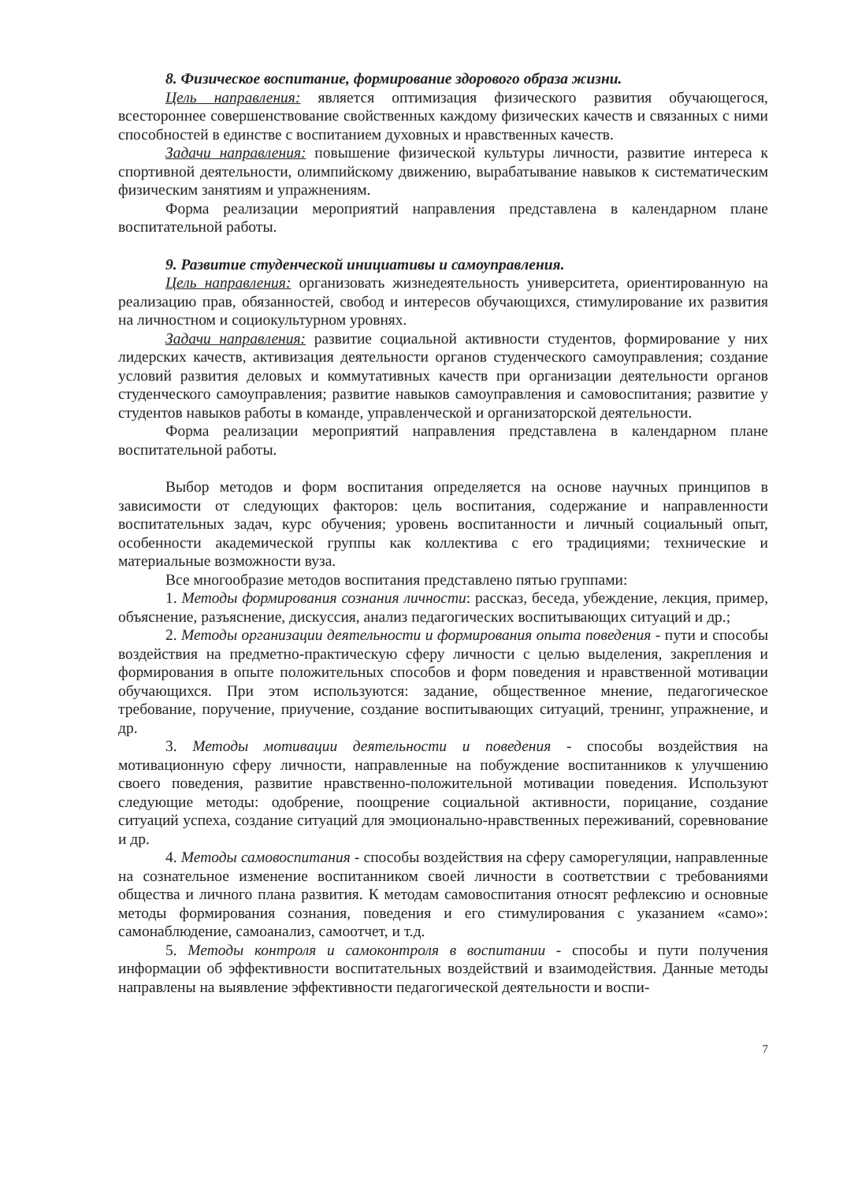8. Физическое воспитание, формирование здорового образа жизни.
Цель направления: является оптимизация физического развития обучающегося, всестороннее совершенствование свойственных каждому физических качеств и связанных с ними способностей в единстве с воспитанием духовных и нравственных качеств.
Задачи направления: повышение физической культуры личности, развитие интереса к спортивной деятельности, олимпийскому движению, вырабатывание навыков к систематическим физическим занятиям и упражнениям.
Форма реализации мероприятий направления представлена в календарном плане воспитательной работы.
9. Развитие студенческой инициативы и самоуправления.
Цель направления: организовать жизнедеятельность университета, ориентированную на реализацию прав, обязанностей, свобод и интересов обучающихся, стимулирование их развития на личностном и социокультурном уровнях.
Задачи направления: развитие социальной активности студентов, формирование у них лидерских качеств, активизация деятельности органов студенческого самоуправления; создание условий развития деловых и коммутативных качеств при организации деятельности органов студенческого самоуправления; развитие навыков самоуправления и самовоспитания; развитие у студентов навыков работы в команде, управленческой и организаторской деятельности.
Форма реализации мероприятий направления представлена в календарном плане воспитательной работы.
Выбор методов и форм воспитания определяется на основе научных принципов в зависимости от следующих факторов: цель воспитания, содержание и направленности воспитательных задач, курс обучения; уровень воспитанности и личный социальный опыт, особенности академической группы как коллектива с его традициями; технические и материальные возможности вуза.
Все многообразие методов воспитания представлено пятью группами:
1. Методы формирования сознания личности: рассказ, беседа, убеждение, лекция, пример, объяснение, разъяснение, дискуссия, анализ педагогических воспитывающих ситуаций и др.;
2. Методы организации деятельности и формирования опыта поведения - пути и способы воздействия на предметно-практическую сферу личности с целью выделения, закрепления и формирования в опыте положительных способов и форм поведения и нравственной мотивации обучающихся. При этом используются: задание, общественное мнение, педагогическое требование, поручение, приучение, создание воспитывающих ситуаций, тренинг, упражнение, и др.
3. Методы мотивации деятельности и поведения - способы воздействия на мотивационную сферу личности, направленные на побуждение воспитанников к улучшению своего поведения, развитие нравственно-положительной мотивации поведения. Используют следующие методы: одобрение, поощрение социальной активности, порицание, создание ситуаций успеха, создание ситуаций для эмоционально-нравственных переживаний, соревнование и др.
4. Методы самовоспитания - способы воздействия на сферу саморегуляции, направленные на сознательное изменение воспитанником своей личности в соответствии с требованиями общества и личного плана развития. К методам самовоспитания относят рефлексию и основные методы формирования сознания, поведения и его стимулирования с указанием «само»: самонаблюдение, самоанализ, самоотчет, и т.д.
5. Методы контроля и самоконтроля в воспитании - способы и пути получения информации об эффективности воспитательных воздействий и взаимодействия. Данные методы направлены на выявление эффективности педагогической деятельности и воспи-
7